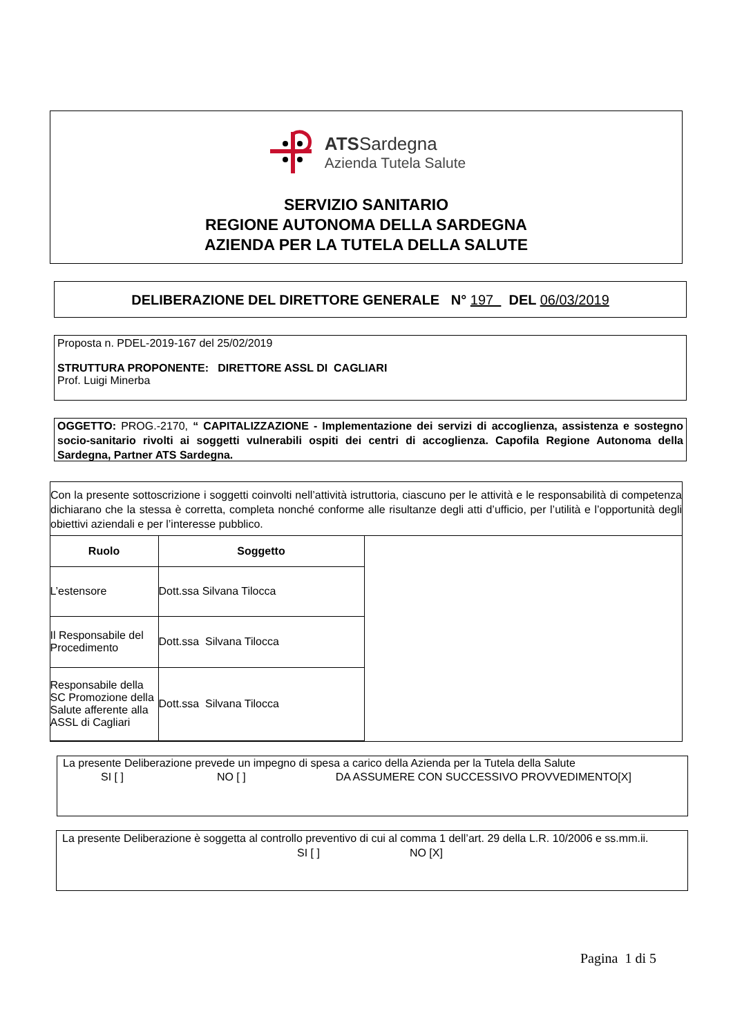ATSSardegna
Azienda Tutela Salute
SERVIZIO SANITARIO
REGIONE AUTONOMA DELLA SARDEGNA
AZIENDA PER LA TUTELA DELLA SALUTE
DELIBERAZIONE DEL DIRETTORE GENERALE N° 197 DEL 06/03/2019
Proposta n. PDEL-2019-167 del 25/02/2019
STRUTTURA PROPONENTE: DIRETTORE ASSL DI CAGLIARI
Prof. Luigi Minerba
OGGETTO: PROG.-2170, “ CAPITALIZZAZIONE - Implementazione dei servizi di accoglienza, assistenza e sostegno socio-sanitario rivolti ai soggetti vulnerabili ospiti dei centri di accoglienza. Capofila Regione Autonoma della Sardegna, Partner ATS Sardegna.
Con la presente sottoscrizione i soggetti coinvolti nell’attività istruttoria, ciascuno per le attività e le responsabilità di competenza dichiarano che la stessa è corretta, completa nonché conforme alle risultanze degli atti d’ufficio, per l’utilità e l’opportunità degli obiettivi aziendali e per l’interesse pubblico.
| Ruolo | Soggetto |
| --- | --- |
| L’estensore | Dott.ssa Silvana Tilocca |
| Il Responsabile del Procedimento | Dott.ssa Silvana Tilocca |
| Responsabile della SC Promozione della Salute afferente alla ASSL di Cagliari | Dott.ssa Silvana Tilocca |
La presente Deliberazione prevede un impegno di spesa a carico della Azienda per la Tutela della Salute
SI [ ] NO [ ] DA ASSUMERE CON SUCCESSIVO PROVVEDIMENTO[X]
La presente Deliberazione è soggetta al controllo preventivo di cui al comma 1 dell’art. 29 della L.R. 10/2006 e ss.mm.ii.
SI [ ] NO [X]
Pagina 1 di 5